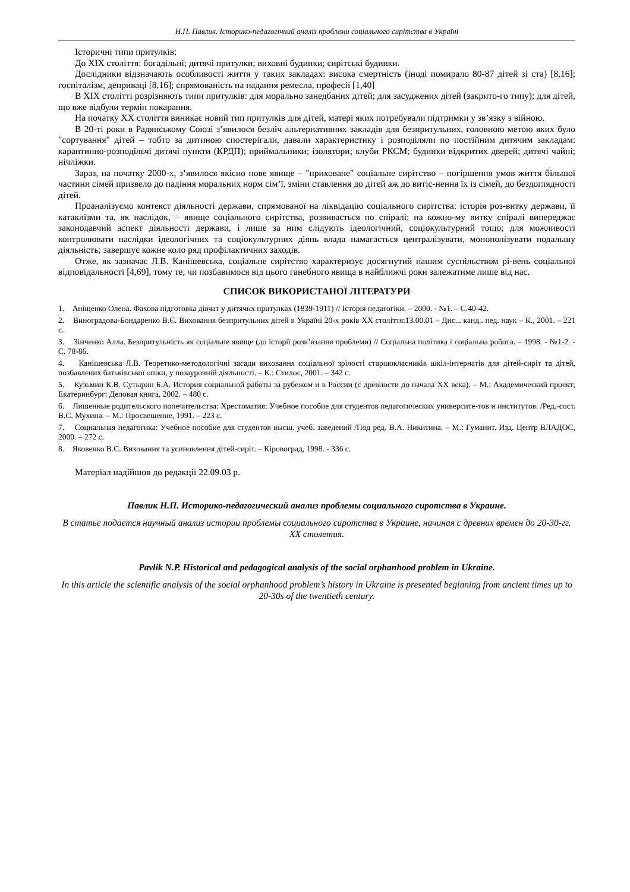Н.П. Павлик. Історико-педагогічний аналіз проблеми соціального сирітства в Україні
Історичні типи притулків:
До XIX століття: богадільні; дитячі притулки; виховні будинки; сирітські будинки.
Дослідники відзначають особливості життя у таких закладах: висока смертність (іноді помирало 80-87 дітей зі ста) [8,16]; госпіталізм, деприваці [8,16]; спрямованість на надання ремесла, професії [1,40]
В XIX столітті розрізняють типи притулків: для морально занедбаних дітей; для засуджених дітей (закрито-го типу); для дітей, що вже відбули термін покарання.
На початку XX століття виникає новий тип притулків для дітей, матері яких потребували підтримки у зв’язку з війною.
В 20-ті роки в Радянському Союзі з’явилося безліч альтернативних закладів для безпритульних, головною метою яких було "сортування" дітей – тобто за дитиною спостерігали, давали характеристику і розподіляли по постійним дитячим закладам: карантинно-розподільчі дитячі пункти (КРДП); приймальники; ізолятори; клуби РКСМ; будинки відкритих дверей; дитячі чайні; нічліжки.
Зараз, на початку 2000-х, з’явилося якісно нове явище – "приховане" соціальне сирітство – погіршення умов життя більшої частини сімей призвело до падіння моральних норм сім’ї, зміни ставлення до дітей аж до витіс-нення їх із сімей, до бездоглядності дітей.
Проаналізуємо контекст діяльності держави, спрямованої на ліквідацію соціального сирітства: історія роз-витку держави, її катаклізми та, як наслідок, – явище соціального сирітства, розвивається по спіралі; на кожно-му витку спіралі випереджає законодавчий аспект діяльності держави, і лише за ним слідують ідеологічний, соціокультурний тощо; для можливості контролювати наслідки ідеологічних та соціокультурних діянь влада намагається централізувати, монополізувати подальшу діяльність; завершує кожне коло ряд профілактичних заходів.
Отже, як зазначає Л.В. Канішевська, соціальне сирітство характеризує досягнутий нашим суспільством рі-вень соціальної відповідальності [4,69], тому те, чи позбавимося від цього ганебного явища в найближчі роки залежатиме лише від нас.
СПИСОК ВИКОРИСТАНОЇ ЛІТЕРАТУРИ
1. Аніщенко Олена. Фахова підготовка дівчат у дитячих притулках (1839-1911) // Історія педагогіки. – 2000. - №1. – С.40-42.
2. Виноградова-Бондаренко В.Є. Виховання безпритульних дітей в Україні 20-х років XX століття:13.00.01 – Дис... канд.. пед. наук – К., 2001. – 221 с.
3. Зінченко Алла. Безпритульність як соціальне явище (до історії розв’язання проблеми) // Соціальна політика і соціальна робота. – 1998. - №1-2. - С. 78-86.
4. Канішевська Л.В. Теоретико-методологічні засади виховання соціальної зрілості старшокласників шкіл-інтернатів для дітей-сиріт та дітей, позбавлених батьківської опіки, у позаурочній діяльності. – К.: Стилос, 2001. – 342 с.
5. Кузьмин К.В. Сутырин Б.А. История социальной работы за рубежом и в России (с древности до начала XX века). – М.: Академический проект; Екатеринбург: Деловая книга, 2002. – 480 с.
6. Лишенные родительского попечительства: Хрестоматия: Учебное пособие для студентов педагогических университе-тов и институтов. /Ред.-сост. В.С. Мухина. – М.: Просвещение, 1991. – 223 с.
7. Социальная педагогика: Учебное пособие для студентов высш. учеб. заведений /Под ред. В.А. Никитина. – М.: Гуманит. Изд. Центр ВЛАДОС, 2000. – 272 с.
8. Яковенко В.С. Виховання та усиновлення дітей-сиріт. – Кіровоград, 1998. - 336 с.
Матеріал надійшов до редакції 22.09.03 р.
Павлик Н.П. Историко-педагогический анализ проблемы социального сиротства в Украине.
В статье подается научный анализ истории проблемы социального сиротства в Украине, начиная с древних времен до 20-30-гг. XX столетия.
Pavlik N.P. Historical and pedagogical analysis of the social orphanhood problem in Ukraine.
In this article the scientific analysis of the social orphanhood problem’s history in Ukraine is presented beginning from ancient times up to 20-30s of the twentieth century.